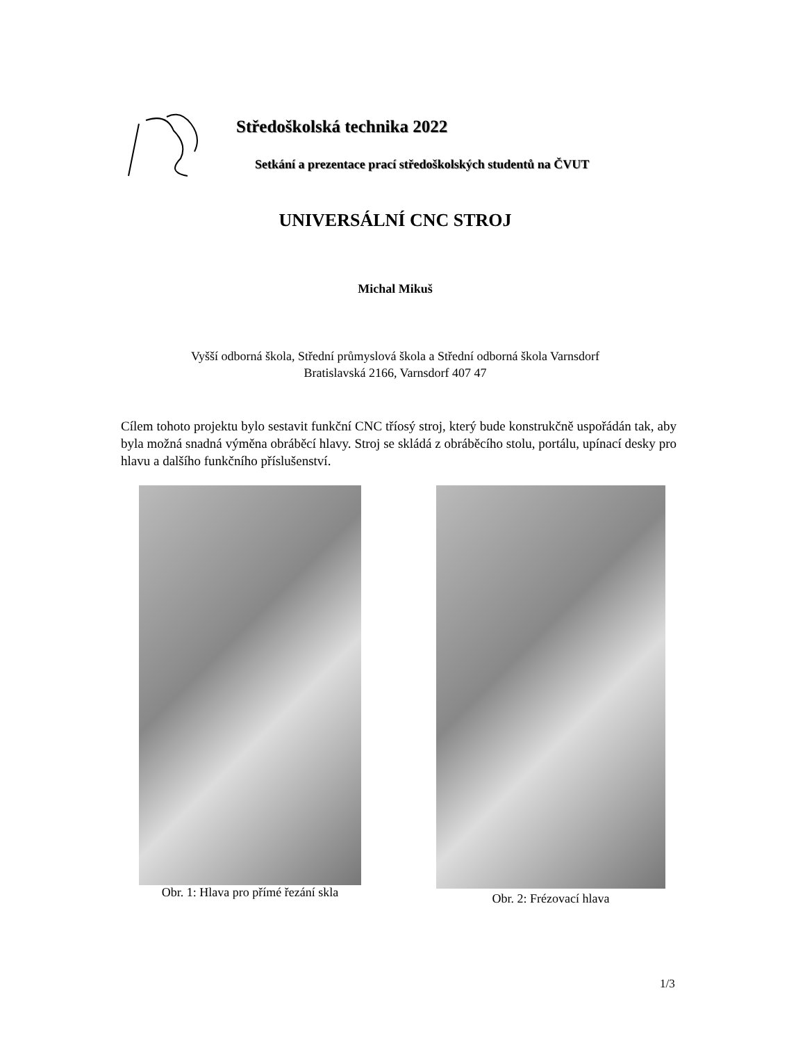Středoškolská technika 2022
Setkání a prezentace prací středoškolských studentů na ČVUT
UNIVERSÁLNÍ CNC STROJ
Michal Mikuš
Vyšší odborná škola, Střední průmyslová škola a Střední odborná škola Varnsdorf
Bratislavská 2166, Varnsdorf 407 47
Cílem tohoto projektu bylo sestavit funkční CNC tříosý stroj, který bude konstrukčně uspořádán tak, aby byla možná snadná výměna obráběcí hlavy. Stroj se skládá z obráběcího stolu, portálu, upínací desky pro hlavu a dalšího funkčního příslušenství.
Obr. 1: Hlava pro přímé řezání skla
Obr. 2: Frézovací hlava
1/3